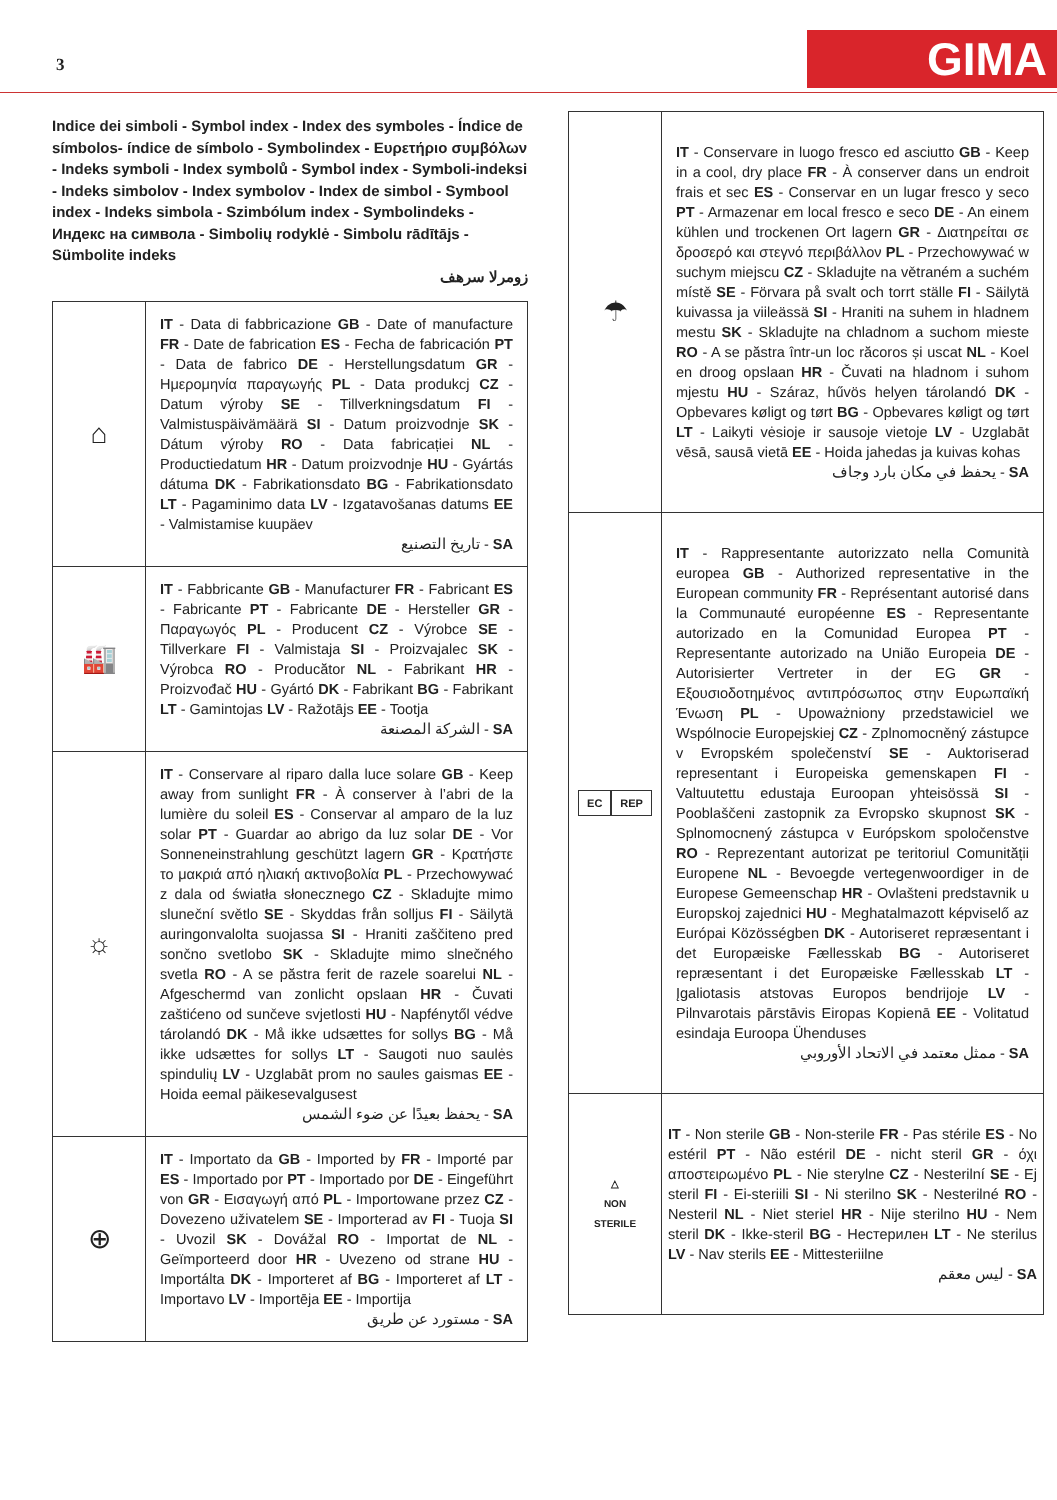3
GIMA
Indice dei simboli - Symbol index - Index des symboles - Índice de símbolos- índice de símbolo - Symbolindex - Ευρετήριο συμβόλων - Indeks symboli - Index symbolů - Symbol index - Symboli-indeksi - Indeks simbolov - Index symbolov - Index de simbol - Symbool index - Indeks simbola - Szimbólum index - Symbolindeks - Индекс на символа - Simbolių rodyklė - Simbolu rādītājs - Sümbolite indeks
زومرلا سرهف
| ⌂ | IT - Data di fabbricazione GB - Date of manufacture FR - Date de fabrication ES - Fecha de fabricación PT - Data de fabrico DE - Herstellungsdatum GR - Ημερομηνία παραγωγής PL - Data produkcj CZ - Datum výroby SE - Tillverkningsdatum FI - Valmistuspäivämäärä SI - Datum proizvodnje SK - Dátum výroby RO - Data fabricației NL - Productiedatum HR - Datum proizvodnje HU - Gyártás dátuma DK - Fabrikationsdato BG - Fabrikationsdato LT - Pagaminimo data LV - Izgatavošanas datums EE - Valmistamise kuupäev SA - تاريخ التصنيع |
| 🏭 | IT - Fabbricante GB - Manufacturer FR - Fabricant ES - Fabricante PT - Fabricante DE - Hersteller GR - Παραγωγός PL - Producent CZ - Výrobce SE - Tillverkare FI - Valmistaja SI - Proizvajalec SK - Výrobca RO - Producător NL - Fabrikant HR - Proizvođač HU - Gyártó DK - Fabrikant BG - Fabrikant LT - Gamintojas LV - Ražotājs EE - Tootja SA - الشركة المصنعة |
| ☼ | IT - Conservare al riparo dalla luce solare GB - Keep away from sunlight FR - À conserver à l’abri de la lumière du soleil ES - Conservar al amparo de la luz solar PT - Guardar ao abrigo da luz solar DE - Vor Sonneneinstrahlung geschützt lagern GR - Κρατήστε το μακριά από ηλιακή ακτινοβολία PL - Przechowywać z dala od światła słonecznego CZ - Skladujte mimo sluneční světlo SE - Skyddas från solljus FI - Säilytä auringonvalolta suojassa SI - Hraniti zaščiteno pred sončno svetlobo SK - Skladujte mimo slnečného svetla RO - A se păstra ferit de razele soarelui NL - Afgeschermd van zonlicht opslaan HR - Čuvati zaštićeno od sunčeve svjetlosti HU - Napfénytől védve tárolandó DK - Må ikke udsættes for sollys BG - Må ikke udsættes for sollys LT - Saugoti nuo saulės spindulių LV - Uzglabāt prom no saules gaismas EE - Hoida eemal päikesevalgusest SA - يحفظ بعيدًا عن ضوء الشمس |
| ⊕ | IT - Importato da GB - Imported by FR - Importé par ES - Importado por PT - Importado por DE - Eingeführt von GR - Εισαγωγή από PL - Importowane przez CZ - Dovezeno uživatelem SE - Importerad av FI - Tuoja SI - Uvozil SK - Dovážal RO - Importat de NL - Geïmporteerd door HR - Uvezeno od strane HU - Importálta DK - Importeret af BG - Importeret af LT - Importavo LV - Importēja EE - Importija SA - مستورد عن طريق |
| ☂ | IT - Conservare in luogo fresco ed asciutto GB - Keep in a cool, dry place FR - À conserver dans un endroit frais et sec ES - Conservar en un lugar fresco y seco PT - Armazenar em local fresco e seco DE - An einem kühlen und trockenen Ort lagern GR - Διατηρείται σε δροσερό και στεγνό περιβάλλον PL - Przechowywać w suchym miejscu CZ - Skladujte na větraném a suchém místě SE - Förvara på svalt och torrt ställe FI - Säilytä kuivassa ja viileässä SI - Hraniti na suhem in hladnem mestu SK - Skladujte na chladnom a suchom mieste RO - A se păstra într-un loc răcoros și uscat NL - Koel en droog opslaan HR - Čuvati na hladnom i suhom mjestu HU - Száraz, hűvös helyen tárolandó DK - Opbevares køligt og tørt BG - Opbevares køligt og tørt LT - Laikyti vėsioje ir sausoje vietoje LV - Uzglabāt vēsā, sausā vietā EE - Hoida jahedas ja kuivas kohas SA - يحفظ في مكان بارد وجاف |
| EC REP | IT - Rappresentante autorizzato nella Comunità europea GB - Authorized representative in the European community FR - Représentant autorisé dans la Communauté européenne ES - Representante autorizado en la Comunidad Europea PT - Representante autorizado na União Europeia DE - Autorisierter Vertreter in der EG GR - Εξουσιοδοτημένος αντιπρόσωπος στην Ευρωπαϊκή Ένωση PL - Upoważniony przedstawiciel we Wspólnocie Europejskiej CZ - Zplnomocněný zástupce v Evropském společenství SE - Auktoriserad representant i Europeiska gemenskapen FI - Valtuutettu edustaja Euroopan yhteisössä SI - Pooblaščeni zastopnik za Evropsko skupnost SK - Splnomocnený zástupca v Európskom spoločenstve RO - Reprezentant autorizat pe teritoriul Comunității Europene NL - Bevoegde vertegenwoordiger in de Europese Gemeenschap HR - Ovlašteni predstavnik u Europskoj zajednici HU - Meghatalmazott képviselő az Európai Közösségben DK - Autoriseret repræsentant i det Europæiske Fællesskab BG - Autoriseret repræsentant i det Europæiske Fællesskab LT - Įgaliotasis atstovas Europos bendrijoje LV - Pilnvarotais pārstāvis Eiropas Kopienā EE - Volitatud esindaja Euroopa Ühenduses SA - ممثل معتمد في الاتحاد الأوروبي |
| △ NON STERILE | IT - Non sterile GB - Non-sterile FR - Pas stérile ES - No estéril PT - Não estéril DE - nicht steril GR - όχι αποστειρωμένο PL - Nie sterylne CZ - Nesterilní SE - Ej steril FI - Ei-steriili SI - Ni sterilno SK - Nesterilné RO - Nesteril NL - Niet steriel HR - Nije sterilno HU - Nem steril DK - Ikke-steril BG - Нестерилен LT - Ne sterilus LV - Nav sterils EE - Mittesteriilne SA - ليس معقم |